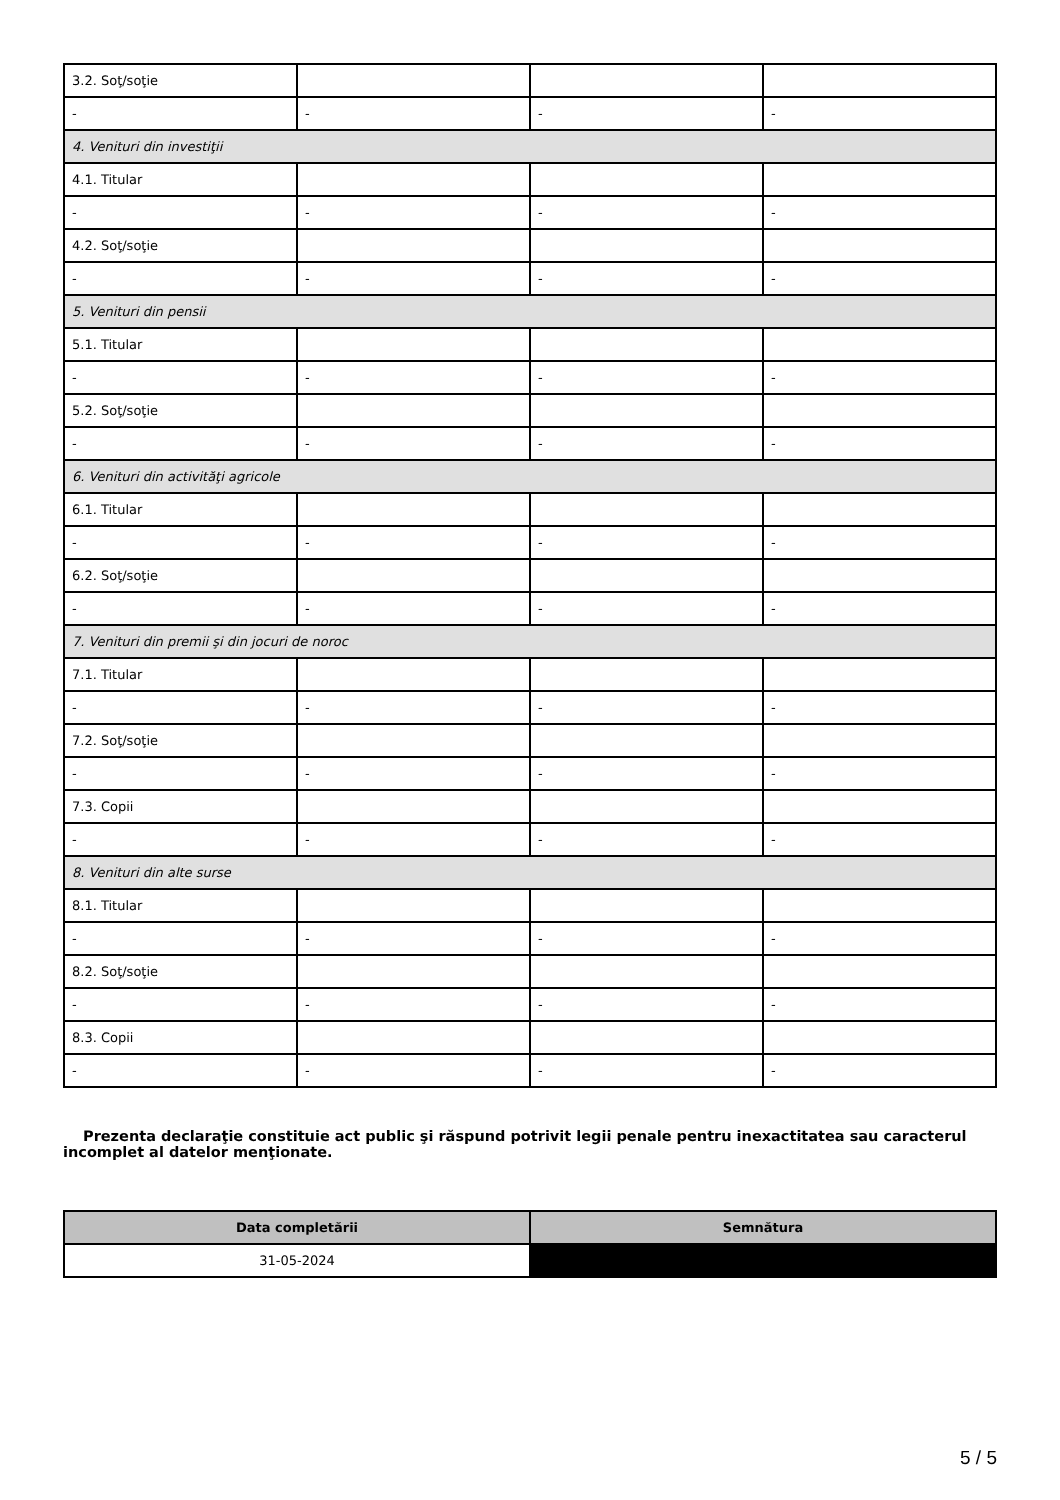| 3.2. Soţ/soţie | | | |
| - | - | - | - |
| 4. Venituri din investiţii | | | |
| 4.1. Titular | | | |
| - | - | - | - |
| 4.2. Soţ/soţie | | | |
| - | - | - | - |
| 5. Venituri din pensii | | | |
| 5.1. Titular | | | |
| - | - | - | - |
| 5.2. Soţ/soţie | | | |
| - | - | - | - |
| 6. Venituri din activităţi agricole | | | |
| 6.1. Titular | | | |
| - | - | - | - |
| 6.2. Soţ/soţie | | | |
| - | - | - | - |
| 7. Venituri din premii şi din jocuri de noroc | | | |
| 7.1. Titular | | | |
| - | - | - | - |
| 7.2. Soţ/soţie | | | |
| - | - | - | - |
| 7.3. Copii | | | |
| - | - | - | - |
| 8. Venituri din alte surse | | | |
| 8.1. Titular | | | |
| - | - | - | - |
| 8.2. Soţ/soţie | | | |
| - | - | - | - |
| 8.3. Copii | | | |
| - | - | - | - |
Prezenta declaraţie constituie act public şi răspund potrivit legii penale pentru inexactitatea sau caracterul incomplet al datelor menţionate.
| Data completării | Semnătura |
| --- | --- |
| 31-05-2024 | |
5 / 5